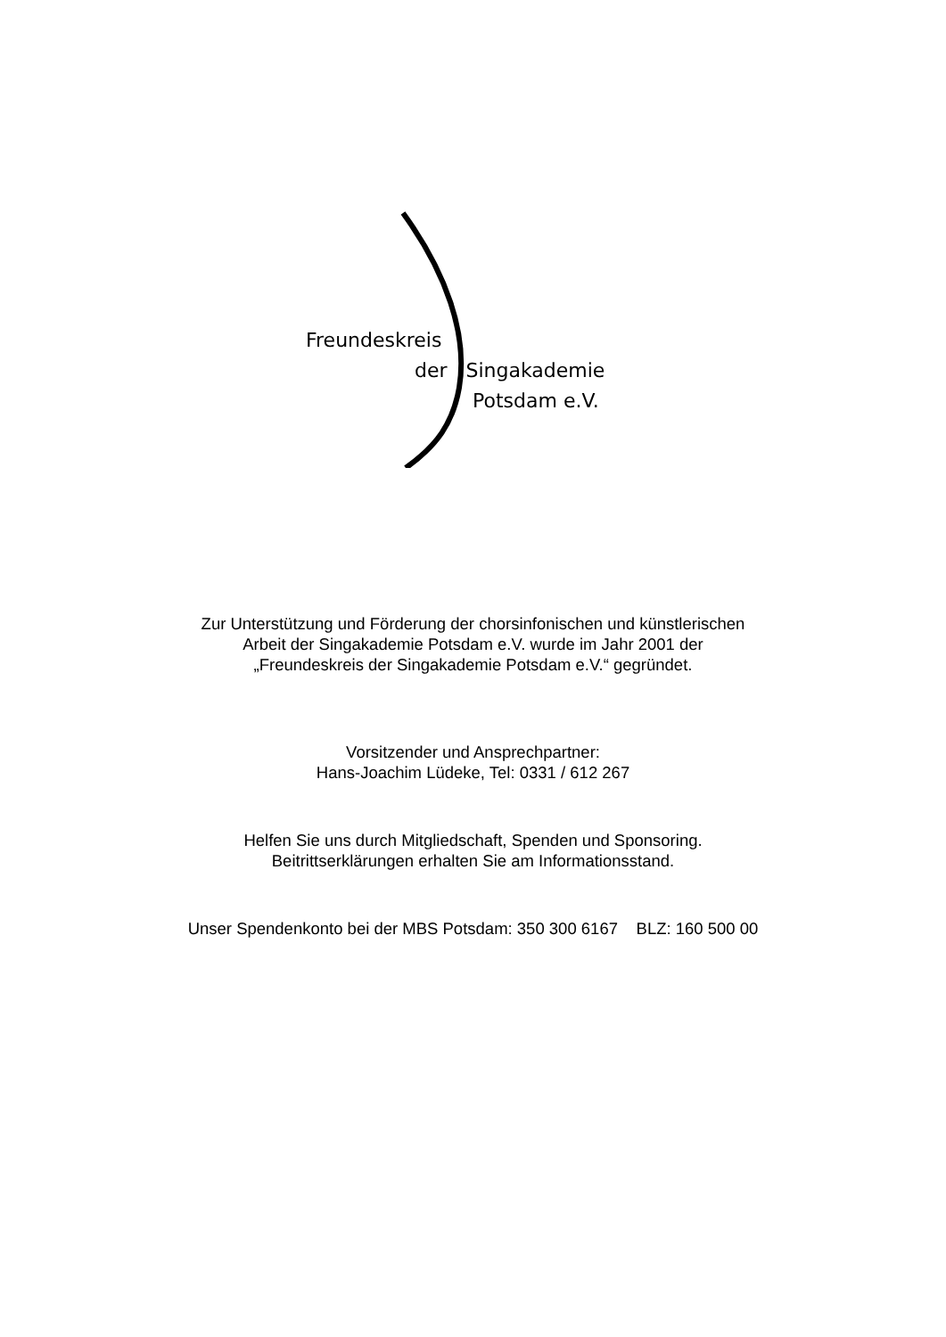Freundeskreis
der Singakademie
Potsdam e.V.
Zur Unterstützung und Förderung der chorsinfonischen und künstlerischen
Arbeit der Singakademie Potsdam e.V. wurde im Jahr 2001 der
„Freundeskreis der Singakademie Potsdam e.V.“ gegründet.
Vorsitzender und Ansprechpartner:
Hans-Joachim Lüdeke, Tel: 0331 / 612 267
Helfen Sie uns durch Mitgliedschaft, Spenden und Sponsoring.
Beitrittserklärungen erhalten Sie am Informationsstand.
Unser Spendenkonto bei der MBS Potsdam: 350 300 6167 BLZ: 160 500 00